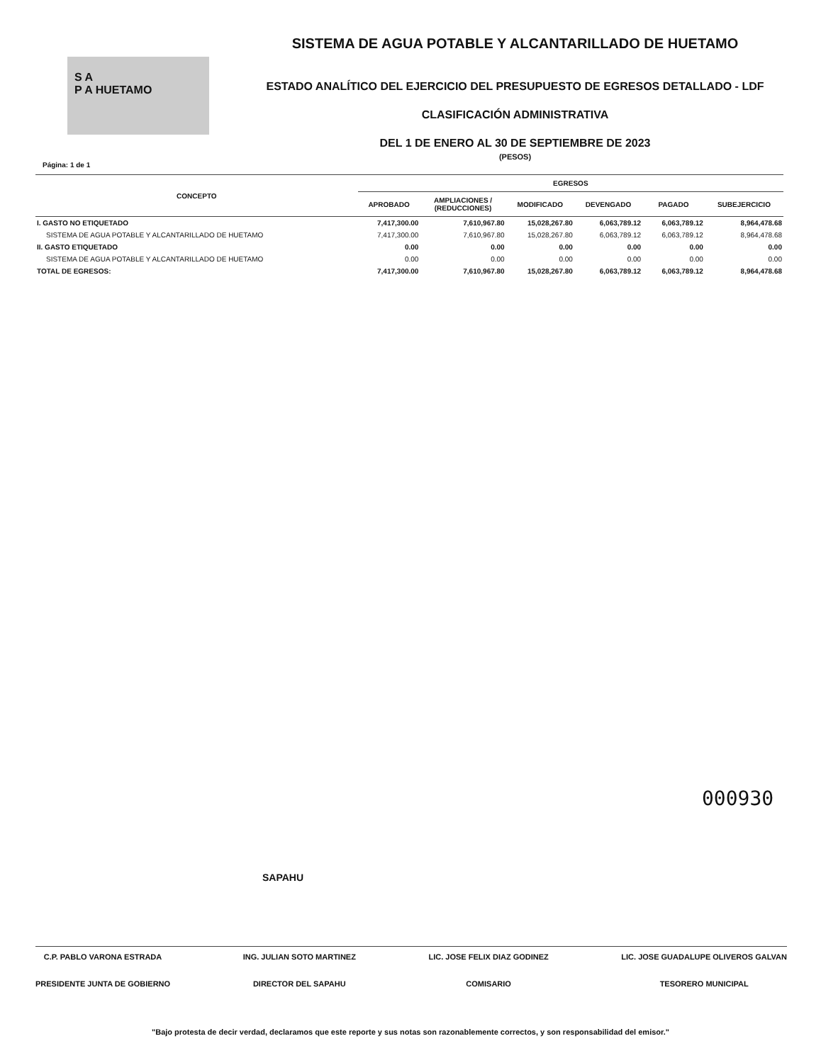S A
P A HUETAMO
SISTEMA DE AGUA POTABLE Y ALCANTARILLADO DE HUETAMO
ESTADO ANALÍTICO DEL EJERCICIO DEL PRESUPUESTO DE EGRESOS DETALLADO - LDF
CLASIFICACIÓN ADMINISTRATIVA
DEL 1 DE ENERO AL 30 DE SEPTIEMBRE DE 2023
(PESOS)
Página: 1 de 1
| CONCEPTO | EGRESOS | | | | | |
| --- | --- | --- | --- | --- | --- | --- |
| | APROBADO | AMPLIACIONES / (REDUCCIONES) | MODIFICADO | DEVENGADO | PAGADO | SUBEJERCICIO |
| I. GASTO NO ETIQUETADO | 7,417,300.00 | 7,610,967.80 | 15,028,267.80 | 6,063,789.12 | 6,063,789.12 | 8,964,478.68 |
| SISTEMA DE AGUA POTABLE Y ALCANTARILLADO DE HUETAMO | 7,417,300.00 | 7,610,967.80 | 15,028,267.80 | 6,063,789.12 | 6,063,789.12 | 8,964,478.68 |
| II. GASTO ETIQUETADO | 0.00 | 0.00 | 0.00 | 0.00 | 0.00 | 0.00 |
| SISTEMA DE AGUA POTABLE Y ALCANTARILLADO DE HUETAMO | 0.00 | 0.00 | 0.00 | 0.00 | 0.00 | 0.00 |
| TOTAL DE EGRESOS: | 7,417,300.00 | 7,610,967.80 | 15,028,267.80 | 6,063,789.12 | 6,063,789.12 | 8,964,478.68 |
SAPAHU
000930
C.P. PABLO VARONA ESTRADA
PRESIDENTE JUNTA DE GOBIERNO
ING. JULIAN SOTO MARTINEZ
DIRECTOR DEL SAPAHU
LIC. JOSE FELIX DIAZ GODINEZ
COMISARIO
LIC. JOSE GUADALUPE OLIVEROS GALVAN
TESORERO MUNICIPAL
"Bajo protesta de decir verdad, declaramos que este reporte y sus notas son razonablemente correctos, y son responsabilidad del emisor."